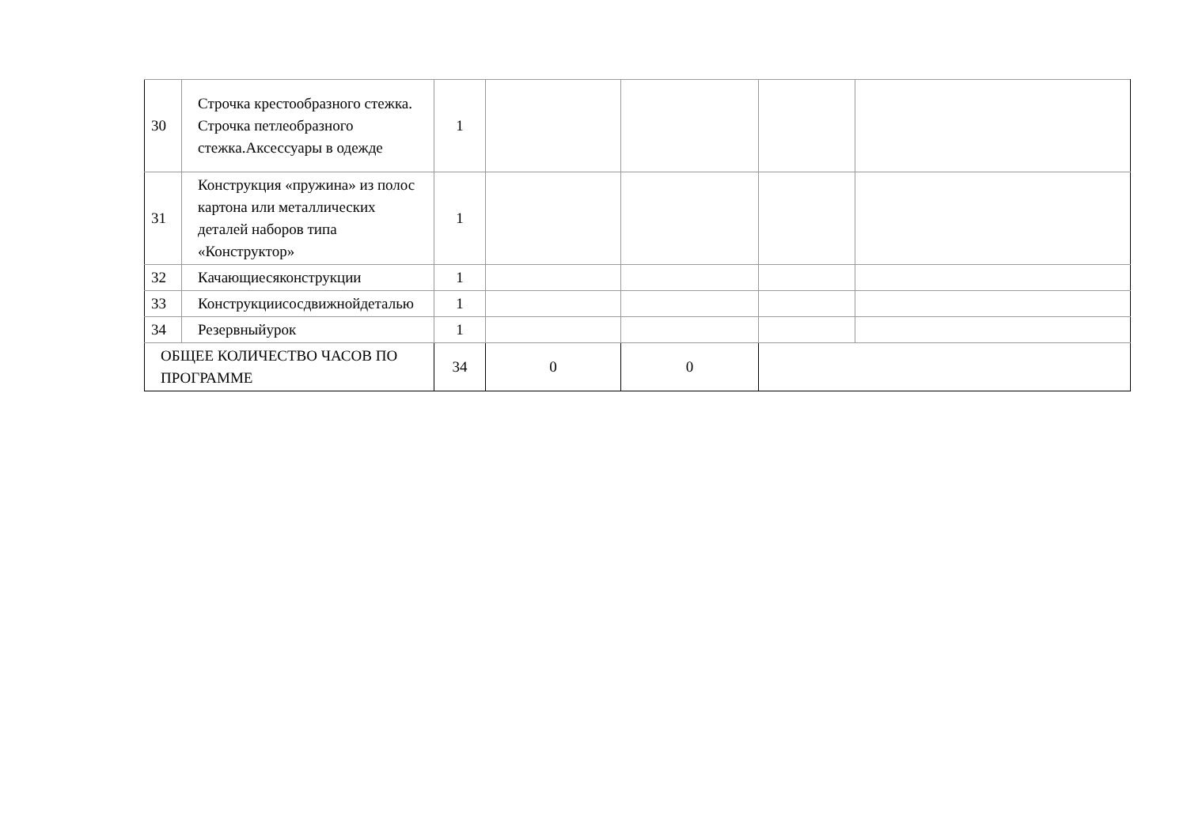| 30 | Строчка крестообразного стежка. Строчка петлеобразного стежка.Аксессуары в одежде | 1 | | | | |
| 31 | Конструкция «пружина» из полос картона или металлических деталей наборов типа «Конструктор» | 1 | | | | |
| 32 | Качающиесяконструкции | 1 | | | | |
| 33 | Конструкциисосдвижнойдеталью | 1 | | | | |
| 34 | Резервныйурок | 1 | | | | |
| ОБЩЕЕ КОЛИЧЕСТВО ЧАСОВ ПО ПРОГРАММЕ | | 34 | 0 | 0 | | |